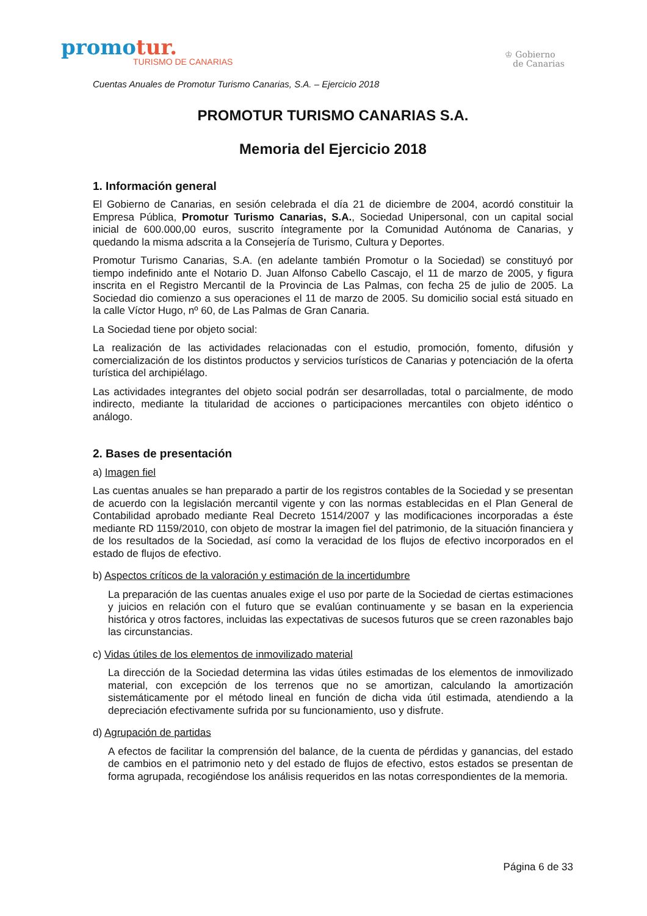promotur.
TURISMO DE CANARIAS
♔ Gobierno
de Canarias
Cuentas Anuales de Promotur Turismo Canarias, S.A. – Ejercicio 2018
PROMOTUR TURISMO CANARIAS S.A.
Memoria del Ejercicio 2018
1. Información general
El Gobierno de Canarias, en sesión celebrada el día 21 de diciembre de 2004, acordó constituir la Empresa Pública, Promotur Turismo Canarias, S.A., Sociedad Unipersonal, con un capital social inicial de 600.000,00 euros, suscrito íntegramente por la Comunidad Autónoma de Canarias, y quedando la misma adscrita a la Consejería de Turismo, Cultura y Deportes.
Promotur Turismo Canarias, S.A. (en adelante también Promotur o la Sociedad) se constituyó por tiempo indefinido ante el Notario D. Juan Alfonso Cabello Cascajo, el 11 de marzo de 2005, y figura inscrita en el Registro Mercantil de la Provincia de Las Palmas, con fecha 25 de julio de 2005. La Sociedad dio comienzo a sus operaciones el 11 de marzo de 2005. Su domicilio social está situado en la calle Víctor Hugo, nº 60, de Las Palmas de Gran Canaria.
La Sociedad tiene por objeto social:
La realización de las actividades relacionadas con el estudio, promoción, fomento, difusión y comercialización de los distintos productos y servicios turísticos de Canarias y potenciación de la oferta turística del archipiélago.
Las actividades integrantes del objeto social podrán ser desarrolladas, total o parcialmente, de modo indirecto, mediante la titularidad de acciones o participaciones mercantiles con objeto idéntico o análogo.
2. Bases de presentación
a) Imagen fiel
Las cuentas anuales se han preparado a partir de los registros contables de la Sociedad y se presentan de acuerdo con la legislación mercantil vigente y con las normas establecidas en el Plan General de Contabilidad aprobado mediante Real Decreto 1514/2007 y las modificaciones incorporadas a éste mediante RD 1159/2010, con objeto de mostrar la imagen fiel del patrimonio, de la situación financiera y de los resultados de la Sociedad, así como la veracidad de los flujos de efectivo incorporados en el estado de flujos de efectivo.
b) Aspectos críticos de la valoración y estimación de la incertidumbre
La preparación de las cuentas anuales exige el uso por parte de la Sociedad de ciertas estimaciones y juicios en relación con el futuro que se evalúan continuamente y se basan en la experiencia histórica y otros factores, incluidas las expectativas de sucesos futuros que se creen razonables bajo las circunstancias.
c) Vidas útiles de los elementos de inmovilizado material
La dirección de la Sociedad determina las vidas útiles estimadas de los elementos de inmovilizado material, con excepción de los terrenos que no se amortizan, calculando la amortización sistemáticamente por el método lineal en función de dicha vida útil estimada, atendiendo a la depreciación efectivamente sufrida por su funcionamiento, uso y disfrute.
d) Agrupación de partidas
A efectos de facilitar la comprensión del balance, de la cuenta de pérdidas y ganancias, del estado de cambios en el patrimonio neto y del estado de flujos de efectivo, estos estados se presentan de forma agrupada, recogiéndose los análisis requeridos en las notas correspondientes de la memoria.
Página 6 de 33